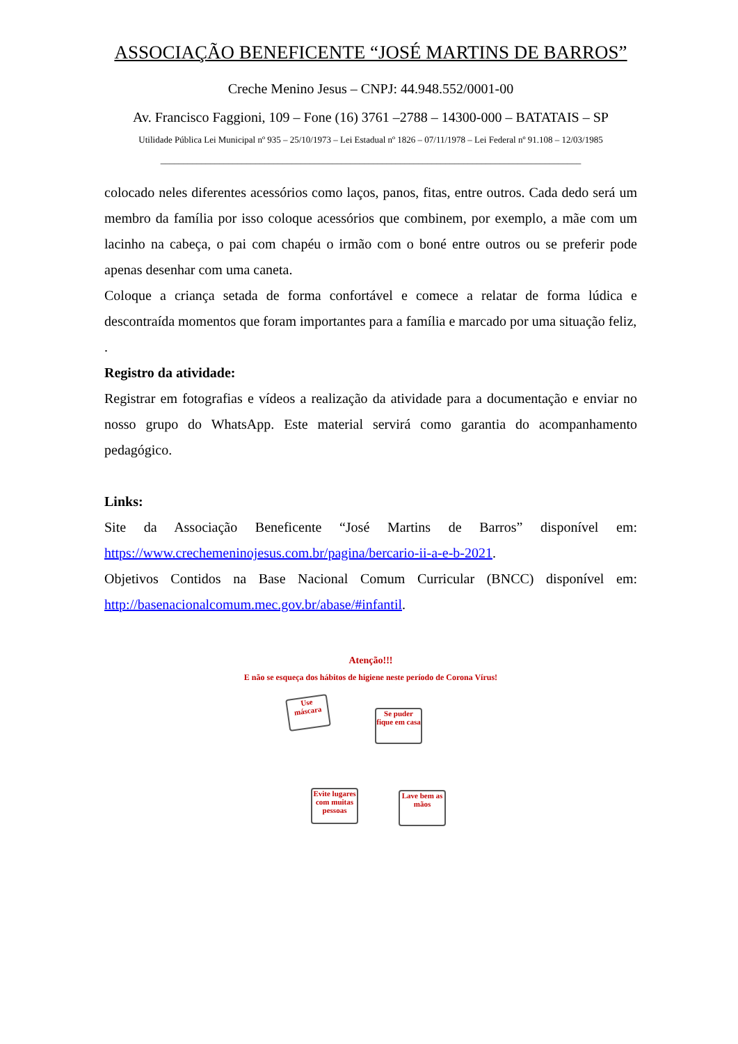ASSOCIAÇÃO BENEFICENTE “JOSÉ MARTINS DE BARROS”
Creche Menino Jesus – CNPJ: 44.948.552/0001-00
Av. Francisco Faggioni, 109 – Fone (16) 3761 –2788 – 14300-000 – BATATAIS – SP
Utilidade Pública Lei Municipal nº 935 – 25/10/1973 – Lei Estadual nº 1826 – 07/11/1978 – Lei Federal nº 91.108 – 12/03/1985
_____________________________________________________________________________________________
colocado neles diferentes acessórios como laços, panos, fitas, entre outros. Cada dedo será um membro da família por isso coloque acessórios que combinem, por exemplo, a mãe com um lacinho na cabeça, o pai com chapéu o irmão com o boné entre outros ou se preferir pode apenas desenhar com uma caneta.
Coloque a criança setada de forma confortável e comece a relatar de forma lúdica e descontraída momentos que foram importantes para a família e marcado por uma situação feliz,
.
Registro da atividade:
Registrar em fotografias e vídeos a realização da atividade para a documentação e enviar no nosso grupo do WhatsApp. Este material servirá como garantia do acompanhamento pedagógico.
Links:
Site da Associação Beneficente “José Martins de Barros” disponível em: https://www.crechemeninojesus.com.br/pagina/bercario-ii-a-e-b-2021.
Objetivos Contidos na Base Nacional Comum Curricular (BNCC) disponível em: http://basenacionalcomum.mec.gov.br/abase/#infantil.
Atenção!!!
E não se esqueça dos hábitos de higiene neste período de Corona Vírus!
Use máscara
Se puder fique em casa
Evite lugares com muitas pessoas
Lave bem as mãos